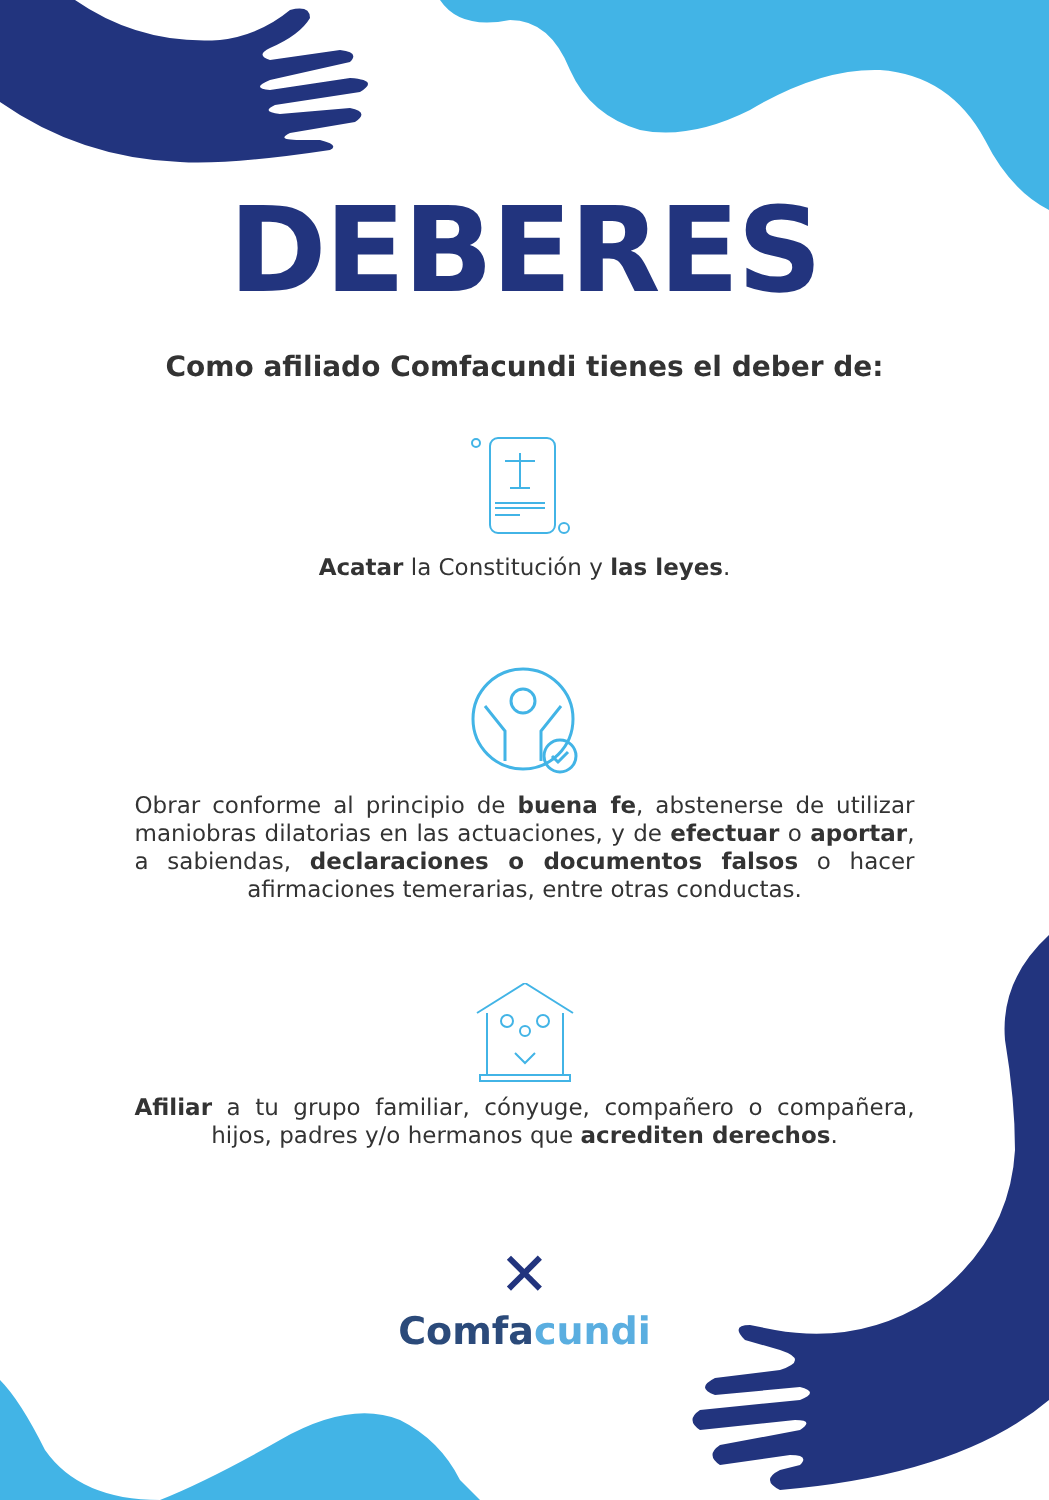DEBERES
Como afiliado Comfacundi tienes el deber de:
Acatar la Constitución y las leyes.
Obrar conforme al principio de buena fe, abstenerse de utilizar maniobras dilatorias en las actuaciones, y de efectuar o aportar, a sabiendas, declaraciones o documentos falsos o hacer afirmaciones temerarias, entre otras conductas.
​Afiliar a tu grupo familiar, cónyuge, compañero o compañera, hijos, padres y/o hermanos que acrediten derechos.
✕
Comfa cundi